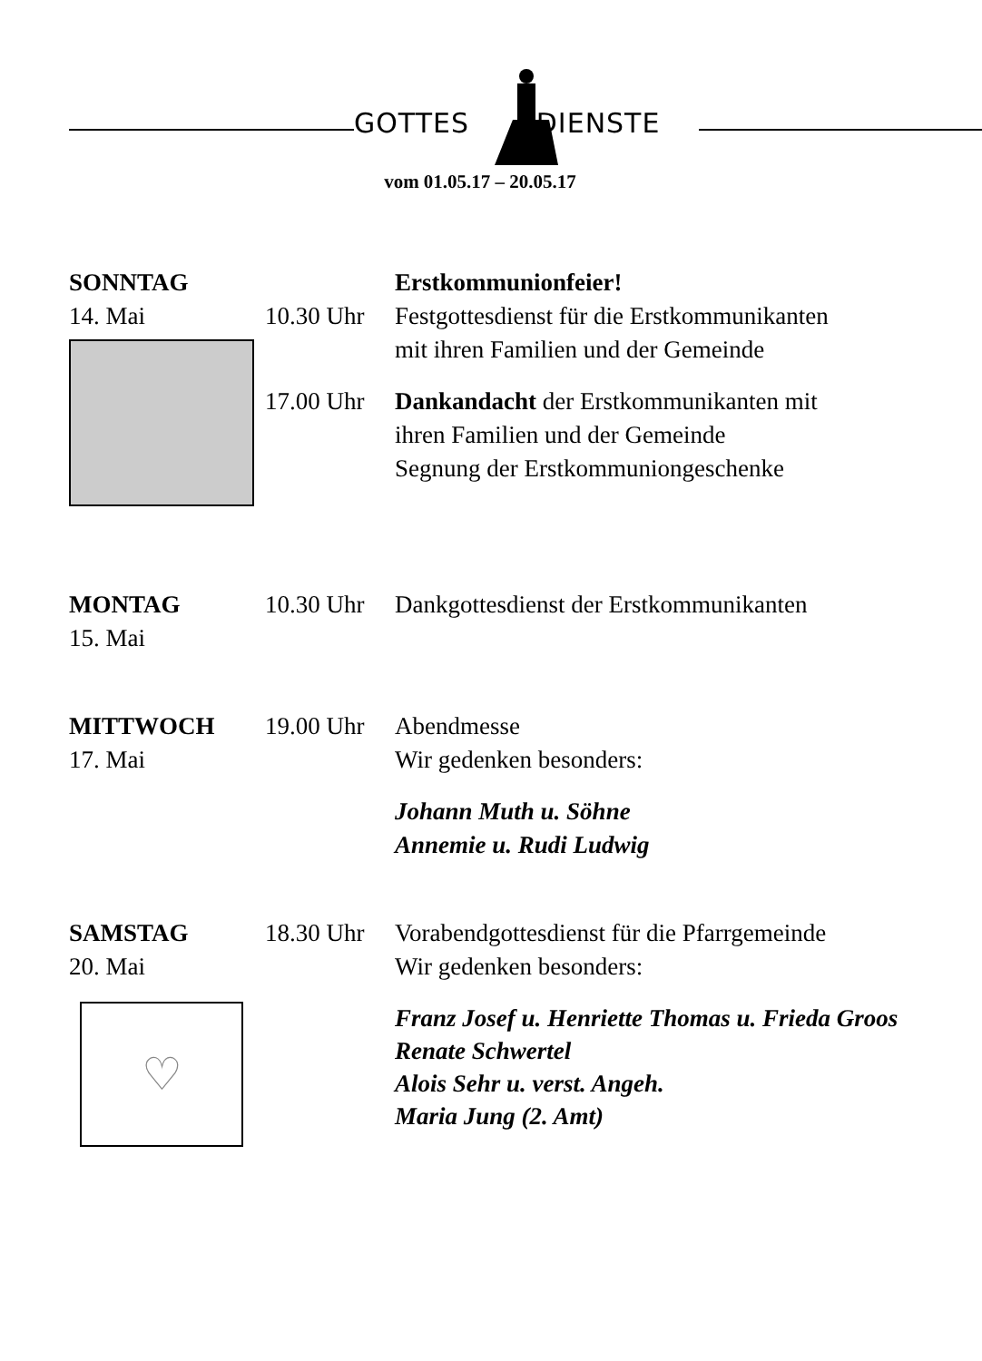GOTTES DIENSTE
vom 01.05.17 – 20.05.17
SONNTAG Erstkommunionfeier!
14. Mai 10.30 Uhr
Festgottesdienst für die Erstkommunikanten
mit ihren Familien und der Gemeinde
17.00 Uhr
Dankandacht der Erstkommunikanten mit
ihren Familien und der Gemeinde
Segnung der Erstkommuniongeschenke
MONTAG
15. Mai
10.30 Uhr
Dankgottesdienst der Erstkommunikanten
MITTWOCH
17. Mai
19.00 Uhr
Abendmesse
Wir gedenken besonders:
Johann Muth u. Söhne
Annemie u. Rudi Ludwig
SAMSTAG
20. Mai
♡
18.30 Uhr
Vorabendgottesdienst für die Pfarrgemeinde
Wir gedenken besonders:
Franz Josef u. Henriette Thomas u. Frieda Groos
Renate Schwertel
Alois Sehr u. verst. Angeh.
Maria Jung (2. Amt)